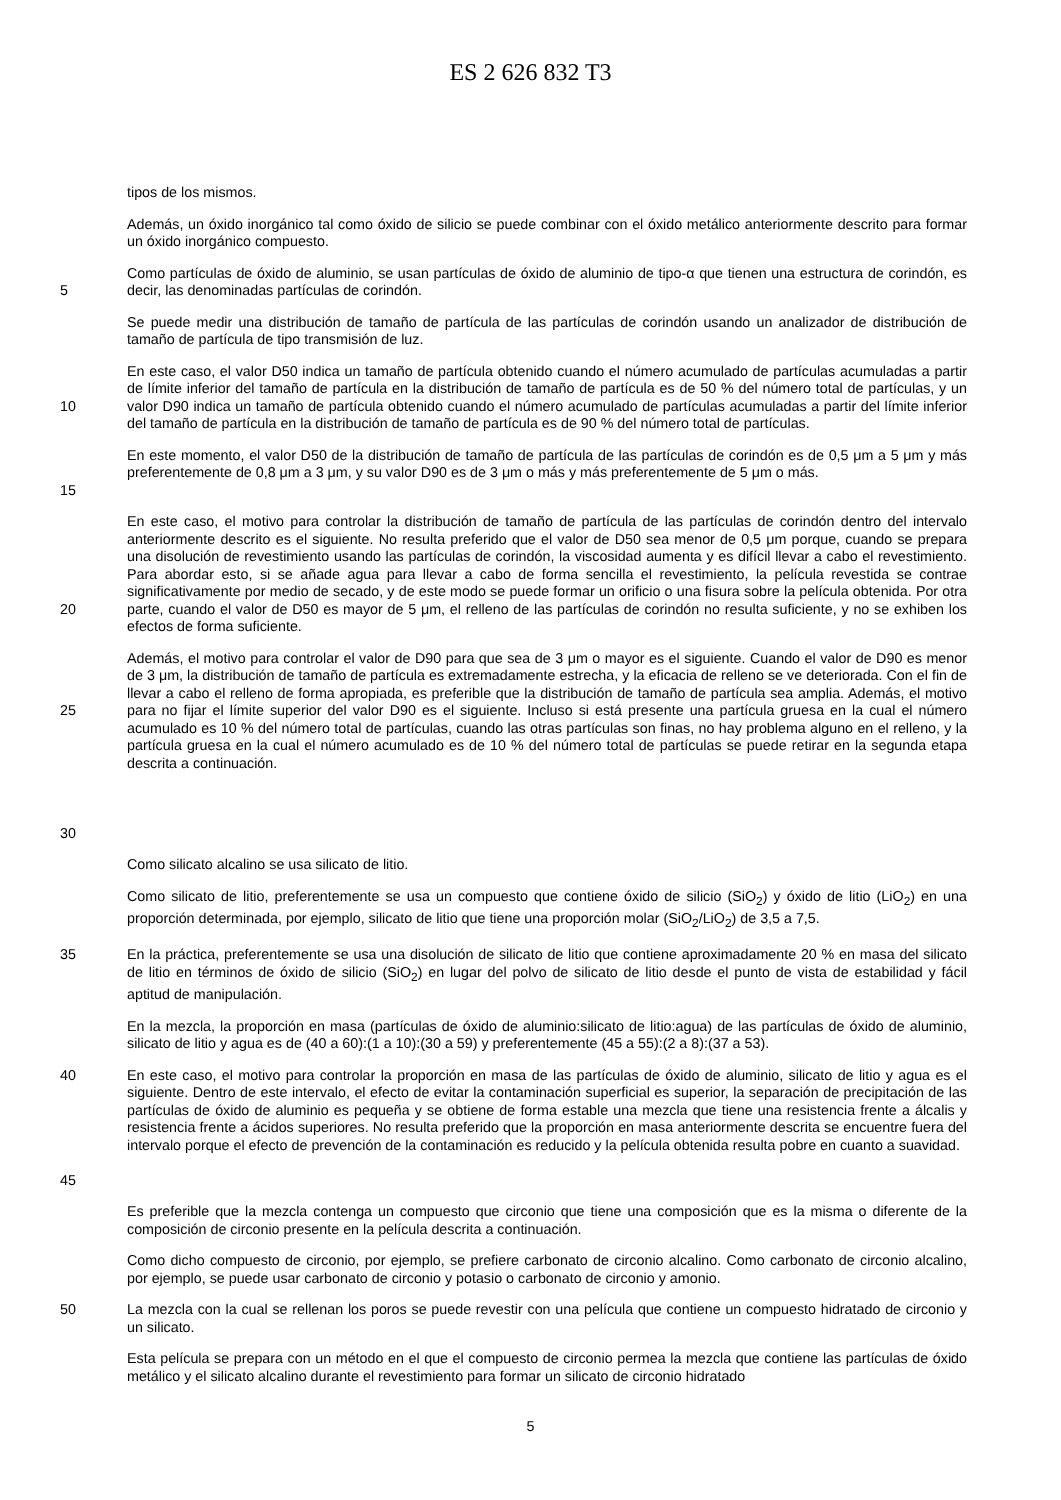ES 2 626 832 T3
tipos de los mismos.
Además, un óxido inorgánico tal como óxido de silicio se puede combinar con el óxido metálico anteriormente descrito para formar un óxido inorgánico compuesto.
5 Como partículas de óxido de aluminio, se usan partículas de óxido de aluminio de tipo-α que tienen una estructura de corindón, es decir, las denominadas partículas de corindón.
Se puede medir una distribución de tamaño de partícula de las partículas de corindón usando un analizador de distribución de tamaño de partícula de tipo transmisión de luz.
10 En este caso, el valor D50 indica un tamaño de partícula obtenido cuando el número acumulado de partículas acumuladas a partir de límite inferior del tamaño de partícula en la distribución de tamaño de partícula es de 50 % del número total de partículas, y un valor D90 indica un tamaño de partícula obtenido cuando el número acumulado de partículas acumuladas a partir del límite inferior del tamaño de partícula en la distribución de tamaño de partícula es de 90 % del número total de partículas.
15 En este momento, el valor D50 de la distribución de tamaño de partícula de las partículas de corindón es de 0,5 μm a 5 μm y más preferentemente de 0,8 μm a 3 μm, y su valor D90 es de 3 μm o más y más preferentemente de 5 μm o más.
20 En este caso, el motivo para controlar la distribución de tamaño de partícula de las partículas de corindón dentro del intervalo anteriormente descrito es el siguiente. No resulta preferido que el valor de D50 sea menor de 0,5 μm porque, cuando se prepara una disolución de revestimiento usando las partículas de corindón, la viscosidad aumenta y es difícil llevar a cabo el revestimiento. Para abordar esto, si se añade agua para llevar a cabo de forma sencilla el revestimiento, la película revestida se contrae significativamente por medio de secado, y de este modo se puede formar un orificio o una fisura sobre la película obtenida. Por otra parte, cuando el valor de D50 es mayor de 5 μm, el relleno de las partículas de corindón no resulta suficiente, y no se exhiben los efectos de forma suficiente.
25
30
Además, el motivo para controlar el valor de D90 para que sea de 3 μm o mayor es el siguiente. Cuando el valor de D90 es menor de 3 μm, la distribución de tamaño de partícula es extremadamente estrecha, y la eficacia de relleno se ve deteriorada. Con el fin de llevar a cabo el relleno de forma apropiada, es preferible que la distribución de tamaño de partícula sea amplia. Además, el motivo para no fijar el límite superior del valor D90 es el siguiente. Incluso si está presente una partícula gruesa en la cual el número acumulado es 10 % del número total de partículas, cuando las otras partículas son finas, no hay problema alguno en el relleno, y la partícula gruesa en la cual el número acumulado es de 10 % del número total de partículas se puede retirar en la segunda etapa descrita a continuación.
Como silicato alcalino se usa silicato de litio.
Como silicato de litio, preferentemente se usa un compuesto que contiene óxido de silicio (SiO<sub>2</sub>) y óxido de litio (LiO<sub>2</sub>) en una proporción determinada, por ejemplo, silicato de litio que tiene una proporción molar (SiO<sub>2</sub>/LiO<sub>2</sub>) de 3,5 a 7,5.
35 En la práctica, preferentemente se usa una disolución de silicato de litio que contiene aproximadamente 20 % en masa del silicato de litio en términos de óxido de silicio (SiO<sub>2</sub>) en lugar del polvo de silicato de litio desde el punto de vista de estabilidad y fácil aptitud de manipulación.
En la mezcla, la proporción en masa (partículas de óxido de aluminio:silicato de litio:agua) de las partículas de óxido de aluminio, silicato de litio y agua es de (40 a 60):(1 a 10):(30 a 59) y preferentemente (45 a 55):(2 a 8):(37 a 53).
40
45
En este caso, el motivo para controlar la proporción en masa de las partículas de óxido de aluminio, silicato de litio y agua es el siguiente. Dentro de este intervalo, el efecto de evitar la contaminación superficial es superior, la separación de precipitación de las partículas de óxido de aluminio es pequeña y se obtiene de forma estable una mezcla que tiene una resistencia frente a álcalis y resistencia frente a ácidos superiores. No resulta preferido que la proporción en masa anteriormente descrita se encuentre fuera del intervalo porque el efecto de prevención de la contaminación es reducido y la película obtenida resulta pobre en cuanto a suavidad.
Es preferible que la mezcla contenga un compuesto que circonio que tiene una composición que es la misma o diferente de la composición de circonio presente en la película descrita a continuación.
Como dicho compuesto de circonio, por ejemplo, se prefiere carbonato de circonio alcalino. Como carbonato de circonio alcalino, por ejemplo, se puede usar carbonato de circonio y potasio o carbonato de circonio y amonio.
50 La mezcla con la cual se rellenan los poros se puede revestir con una película que contiene un compuesto hidratado de circonio y un silicato.
Esta película se prepara con un método en el que el compuesto de circonio permea la mezcla que contiene las partículas de óxido metálico y el silicato alcalino durante el revestimiento para formar un silicato de circonio hidratado
5